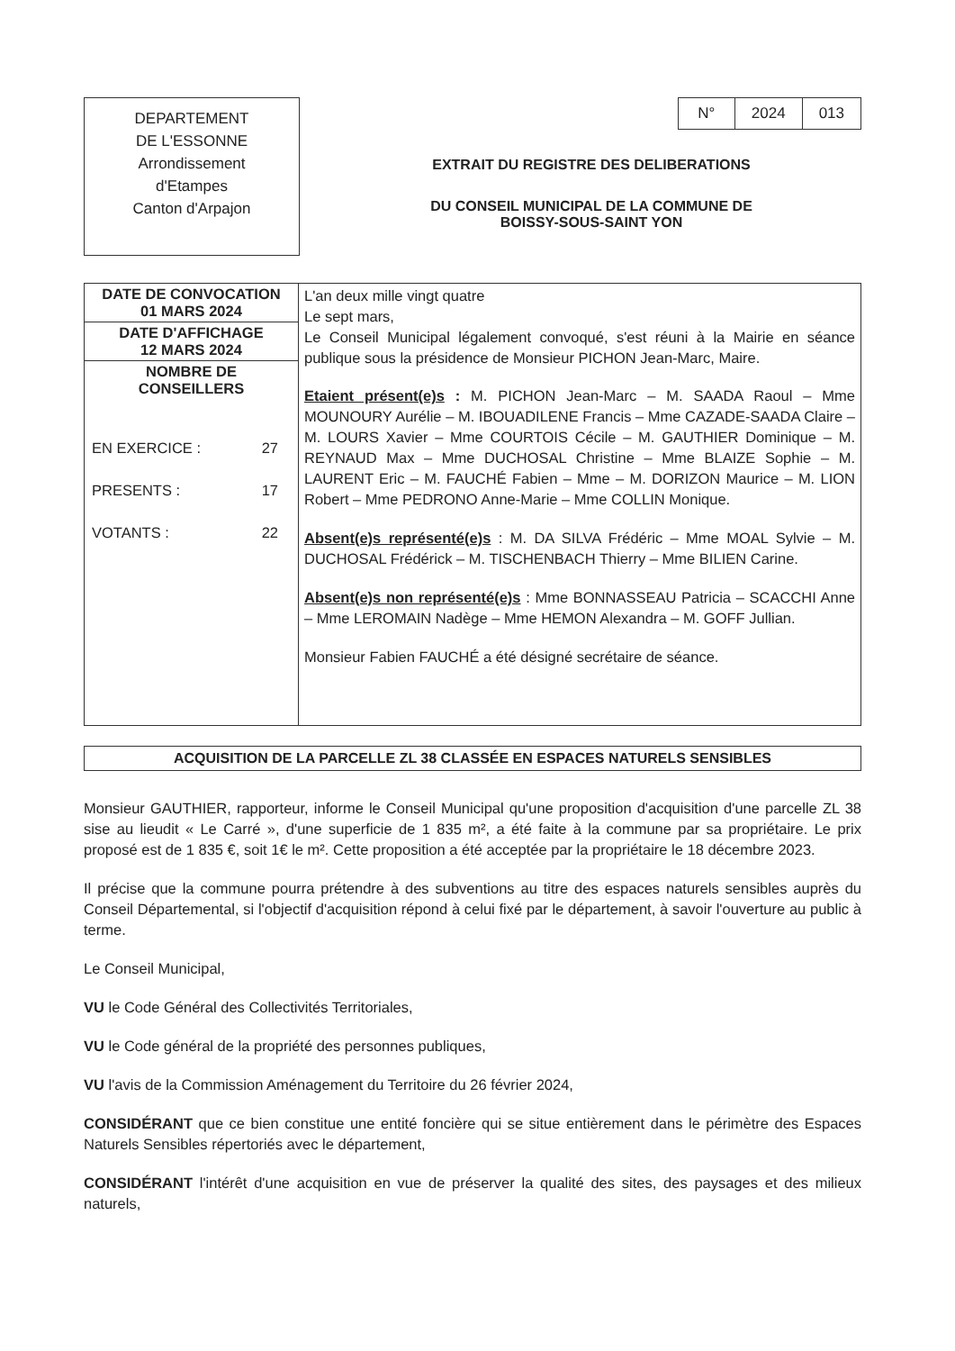DEPARTEMENT
DE L'ESSONNE
Arrondissement
d'Etampes
Canton d'Arpajon
| N° | 2024 | 013 |
EXTRAIT DU REGISTRE DES DELIBERATIONS
DU CONSEIL MUNICIPAL DE LA COMMUNE DE
BOISSY-SOUS-SAINT YON
| DATE DE CONVOCATION 01 MARS 2024 | L'an deux mille vingt quatre Le sept mars, Le Conseil Municipal légalement convoqué, s'est réuni à la Mairie en séance publique sous la présidence de Monsieur PICHON Jean-Marc, Maire. Etaient présent(e)s : M. PICHON Jean-Marc – M. SAADA Raoul – Mme MOUNOURY Aurélie – M. IBOUADILENE Francis – Mme CAZADE-SAADA Claire – M. LOURS Xavier – Mme COURTOIS Cécile – M. GAUTHIER Dominique – M. REYNAUD Max – Mme DUCHOSAL Christine – Mme BLAIZE Sophie – M. LAURENT Eric – M. FAUCHÉ Fabien – Mme – M. DORIZON Maurice – M. LION Robert – Mme PEDRONO Anne-Marie – Mme COLLIN Monique. Absent(e)s représenté(e)s : M. DA SILVA Frédéric – Mme MOAL Sylvie – M. DUCHOSAL Frédérick – M. TISCHENBACH Thierry – Mme BILIEN Carine. Absent(e)s non représenté(e)s : Mme BONNASSEAU Patricia – SCACCHI Anne – Mme LEROMAIN Nadège – Mme HEMON Alexandra – M. GOFF Jullian. Monsieur Fabien FAUCHÉ a été désigné secrétaire de séance. |
| DATE D'AFFICHAGE 12 MARS 2024 | |
| NOMBRE DE CONSEILLERS EN EXERCICE : 27 PRESENTS : 17 VOTANTS : 22 | |
ACQUISITION DE LA PARCELLE ZL 38 CLASSÉE EN ESPACES NATURELS SENSIBLES
Monsieur GAUTHIER, rapporteur, informe le Conseil Municipal qu'une proposition d'acquisition d'une parcelle ZL 38 sise au lieudit « Le Carré », d'une superficie de 1 835 m², a été faite à la commune par sa propriétaire. Le prix proposé est de 1 835 €, soit 1€ le m². Cette proposition a été acceptée par la propriétaire le 18 décembre 2023.
Il précise que la commune pourra prétendre à des subventions au titre des espaces naturels sensibles auprès du Conseil Départemental, si l'objectif d'acquisition répond à celui fixé par le département, à savoir l'ouverture au public à terme.
Le Conseil Municipal,
VU le Code Général des Collectivités Territoriales,
VU le Code général de la propriété des personnes publiques,
VU l'avis de la Commission Aménagement du Territoire du 26 février 2024,
CONSIDÉRANT que ce bien constitue une entité foncière qui se situe entièrement dans le périmètre des Espaces Naturels Sensibles répertoriés avec le département,
CONSIDÉRANT l'intérêt d'une acquisition en vue de préserver la qualité des sites, des paysages et des milieux naturels,